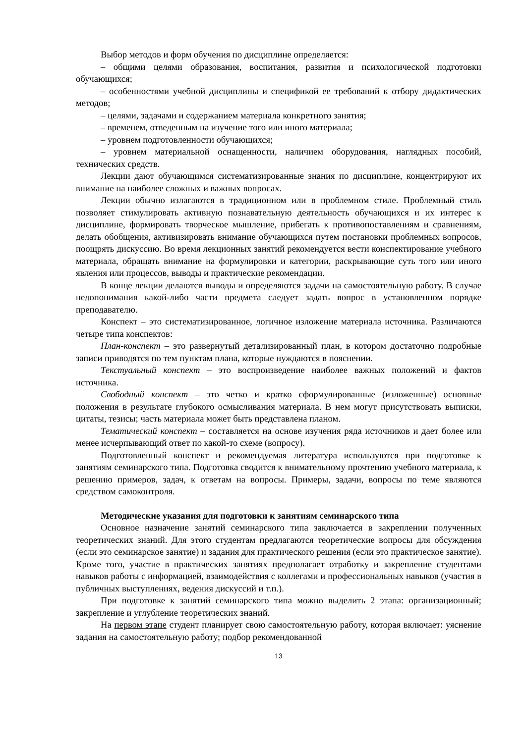Выбор методов и форм обучения по дисциплине определяется:
– общими целями образования, воспитания, развития и психологической подготовки обучающихся;
– особенностями учебной дисциплины и спецификой ее требований к отбору дидактических методов;
– целями, задачами и содержанием материала конкретного занятия;
– временем, отведенным на изучение того или иного материала;
– уровнем подготовленности обучающихся;
– уровнем материальной оснащенности, наличием оборудования, наглядных пособий, технических средств.
Лекции дают обучающимся систематизированные знания по дисциплине, концентрируют их внимание на наиболее сложных и важных вопросах.
Лекции обычно излагаются в традиционном или в проблемном стиле. Проблемный стиль позволяет стимулировать активную познавательную деятельность обучающихся и их интерес к дисциплине, формировать творческое мышление, прибегать к противопоставлениям и сравнениям, делать обобщения, активизировать внимание обучающихся путем постановки проблемных вопросов, поощрять дискуссию. Во время лекционных занятий рекомендуется вести конспектирование учебного материала, обращать внимание на формулировки и категории, раскрывающие суть того или иного явления или процессов, выводы и практические рекомендации.
В конце лекции делаются выводы и определяются задачи на самостоятельную работу. В случае недопонимания какой-либо части предмета следует задать вопрос в установленном порядке преподавателю.
Конспект – это систематизированное, логичное изложение материала источника. Различаются четыре типа конспектов:
План-конспект – это развернутый детализированный план, в котором достаточно подробные записи приводятся по тем пунктам плана, которые нуждаются в пояснении.
Текстуальный конспект – это воспроизведение наиболее важных положений и фактов источника.
Свободный конспект – это четко и кратко сформулированные (изложенные) основные положения в результате глубокого осмысливания материала. В нем могут присутствовать выписки, цитаты, тезисы; часть материала может быть представлена планом.
Тематический конспект – составляется на основе изучения ряда источников и дает более или менее исчерпывающий ответ по какой-то схеме (вопросу).
Подготовленный конспект и рекомендуемая литература используются при подготовке к занятиям семинарского типа. Подготовка сводится к внимательному прочтению учебного материала, к решению примеров, задач, к ответам на вопросы. Примеры, задачи, вопросы по теме являются средством самоконтроля.
Методические указания для подготовки к занятиям семинарского типа
Основное назначение занятий семинарского типа заключается в закреплении полученных теоретических знаний. Для этого студентам предлагаются теоретические вопросы для обсуждения (если это семинарское занятие) и задания для практического решения (если это практическое занятие). Кроме того, участие в практических занятиях предполагает отработку и закрепление студентами навыков работы с информацией, взаимодействия с коллегами и профессиональных навыков (участия в публичных выступлениях, ведения дискуссий и т.п.).
При подготовке к занятий семинарского типа можно выделить 2 этапа: организационный; закрепление и углубление теоретических знаний.
На первом этапе студент планирует свою самостоятельную работу, которая включает: уяснение задания на самостоятельную работу; подбор рекомендованной
13